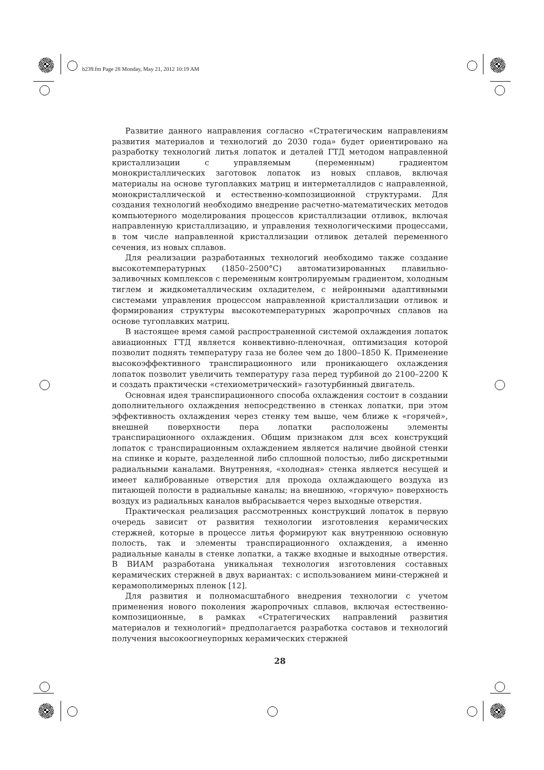b239.fm Page 28 Monday, May 21, 2012 10:19 AM
Развитие данного направления согласно «Стратегическим направлениям развития материалов и технологий до 2030 года» будет ориентировано на разработку технологий литья лопаток и деталей ГТД методом направленной кристаллизации с управляемым (переменным) градиентом монокристаллических заготовок лопаток из новых сплавов, включая материалы на основе тугоплавких матриц и интерметаллидов с направленной, монокристаллической и естественно-композиционной структурами. Для создания технологий необходимо внедрение расчетно-математических методов компьютерного моделирования процессов кристаллизации отливок, включая направленную кристаллизацию, и управления технологическими процессами, в том числе направленной кристаллизации отливок деталей переменного сечения, из новых сплавов.
Для реализации разработанных технологий необходимо также создание высокотемпературных (1850–2500°С) автоматизированных плавильно-заливочных комплексов с переменным контролируемым градиентом, холодным тиглем и жидкометаллическим охладителем, с нейронными адаптивными системами управления процессом направленной кристаллизации отливок и формирования структуры высокотемпературных жаропрочных сплавов на основе тугоплавких матриц.
В настоящее время самой распространенной системой охлаждения лопаток авиационных ГТД является конвективно-пленочная, оптимизация которой позволит поднять температуру газа не более чем до 1800–1850 К. Применение высокоэффективного транспирационного или проникающего охлаждения лопаток позволит увеличить температуру газа перед турбиной до 2100–2200 К и создать практически «стехиометрический» газотурбинный двигатель.
Основная идея транспирационного способа охлаждения состоит в создании дополнительного охлаждения непосредственно в стенках лопатки, при этом эффективность охлаждения через стенку тем выше, чем ближе к «горячей», внешней поверхности пера лопатки расположены элементы транспирационного охлаждения. Общим признаком для всех конструкций лопаток с транспирационным охлаждением является наличие двойной стенки на спинке и корыте, разделенной либо сплошной полостью, либо дискретными радиальными каналами. Внутренняя, «холодная» стенка является несущей и имеет калиброванные отверстия для прохода охлаждающего воздуха из питающей полости в радиальные каналы; на внешнюю, «горячую» поверхность воздух из радиальных каналов выбрасывается через выходные отверстия.
Практическая реализация рассмотренных конструкций лопаток в первую очередь зависит от развития технологии изготовления керамических стержней, которые в процессе литья формируют как внутреннюю основную полость, так и элементы транспирационного охлаждения, а именно радиальные каналы в стенке лопатки, а также входные и выходные отверстия. В ВИАМ разработана уникальная технология изготовления составных керамических стержней в двух вариантах: с использованием мини-стержней и керамополимерных пленок [12].
Для развития и полномасштабного внедрения технологии с учетом применения нового поколения жаропрочных сплавов, включая естественно-композиционные, в рамках «Стратегических направлений развития материалов и технологий» предполагается разработка составов и технологий получения высокоогнеупорных керамических стержней
28